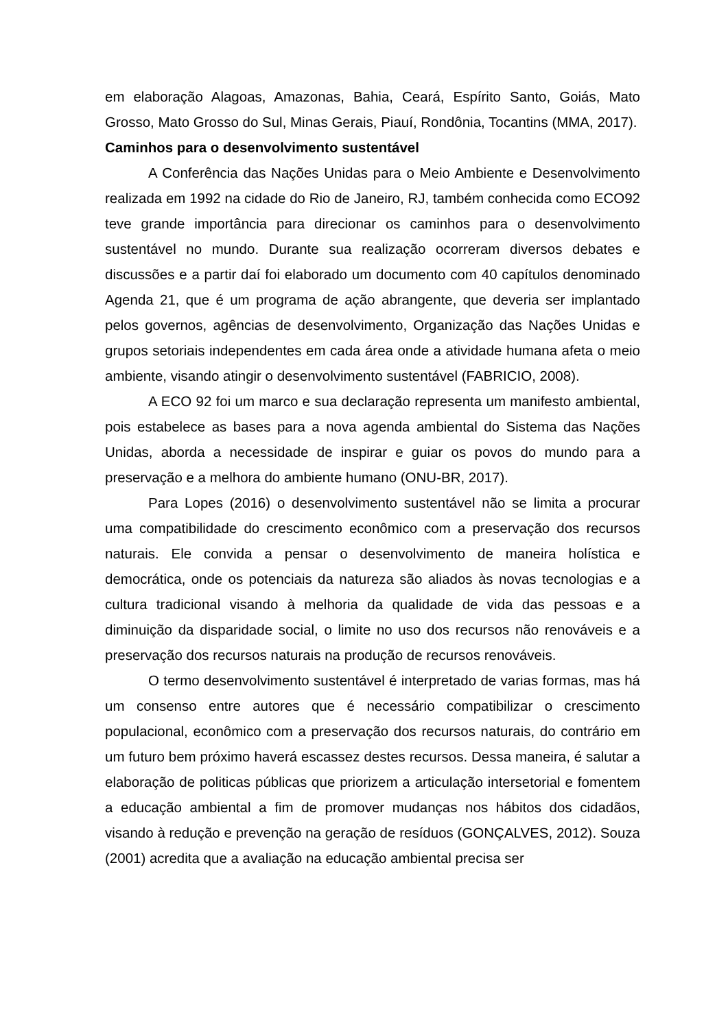em elaboração Alagoas, Amazonas, Bahia, Ceará, Espírito Santo, Goiás, Mato Grosso, Mato Grosso do Sul, Minas Gerais, Piauí, Rondônia, Tocantins (MMA, 2017).
Caminhos para o desenvolvimento sustentável
A Conferência das Nações Unidas para o Meio Ambiente e Desenvolvimento realizada em 1992 na cidade do Rio de Janeiro, RJ, também conhecida como ECO92 teve grande importância para direcionar os caminhos para o desenvolvimento sustentável no mundo. Durante sua realização ocorreram diversos debates e discussões e a partir daí foi elaborado um documento com 40 capítulos denominado Agenda 21, que é um programa de ação abrangente, que deveria ser implantado pelos governos, agências de desenvolvimento, Organização das Nações Unidas e grupos setoriais independentes em cada área onde a atividade humana afeta o meio ambiente, visando atingir o desenvolvimento sustentável (FABRICIO, 2008).
A ECO 92 foi um marco e sua declaração representa um manifesto ambiental, pois estabelece as bases para a nova agenda ambiental do Sistema das Nações Unidas, aborda a necessidade de inspirar e guiar os povos do mundo para a preservação e a melhora do ambiente humano (ONU-BR, 2017).
Para Lopes (2016) o desenvolvimento sustentável não se limita a procurar uma compatibilidade do crescimento econômico com a preservação dos recursos naturais. Ele convida a pensar o desenvolvimento de maneira holística e democrática, onde os potenciais da natureza são aliados às novas tecnologias e a cultura tradicional visando à melhoria da qualidade de vida das pessoas e a diminuição da disparidade social, o limite no uso dos recursos não renováveis e a preservação dos recursos naturais na produção de recursos renováveis.
O termo desenvolvimento sustentável é interpretado de varias formas, mas há um consenso entre autores que é necessário compatibilizar o crescimento populacional, econômico com a preservação dos recursos naturais, do contrário em um futuro bem próximo haverá escassez destes recursos. Dessa maneira, é salutar a elaboração de politicas públicas que priorizem a articulação intersetorial e fomentem a educação ambiental a fim de promover mudanças nos hábitos dos cidadãos, visando à redução e prevenção na geração de resíduos (GONÇALVES, 2012). Souza (2001) acredita que a avaliação na educação ambiental precisa ser